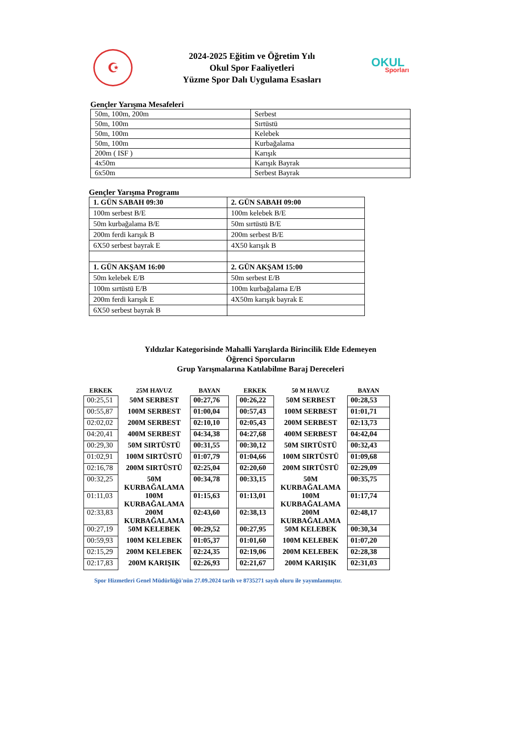☪
2024-2025 Eğitim ve Öğretim Yılı
Okul Spor Faaliyetleri
Yüzme Spor Dalı Uygulama Esasları
OKUL
Sporları
Gençler Yarışma Mesafeleri
| 50m, 100m, 200m | Serbest |
| 50m, 100m | Sırtüstü |
| 50m, 100m | Kelebek |
| 50m, 100m | Kurbağalama |
| 200m ( ISF ) | Karışık |
| 4x50m | Karışık Bayrak |
| 6x50m | Serbest Bayrak |
Gençler Yarışma Programı
| 1. GÜN SABAH 09:30 | 2. GÜN SABAH 09:00 |
| 100m serbest B/E | 100m kelebek B/E |
| 50m kurbağalama B/E | 50m sırtüstü B/E |
| 200m ferdi karışık B | 200m serbest B/E |
| 6X50 serbest bayrak E | 4X50 karışık B |
| 1. GÜN AKŞAM 16:00 | 2. GÜN AKŞAM 15:00 |
| 50m kelebek E/B | 50m serbest E/B |
| 100m sırtüstü E/B | 100m kurbağalama E/B |
| 200m ferdi karışık E | 4X50m karışık bayrak E |
| 6X50 serbest bayrak B | |
Yıldızlar Kategorisinde Mahalli Yarışlarda Birincilik Elde Edemeyen
Öğrenci Sporcuların
Grup Yarışmalarına Katılabilme Baraj Dereceleri
| ERKEK | 25M HAVUZ | BAYAN | | ERKEK | 50 M HAVUZ | BAYAN |
| --- | --- | --- | --- | --- | --- | --- |
| 00:25,51 | 50M SERBEST | 00:27,76 | | 00:26,22 | 50M SERBEST | 00:28,53 |
| 00:55,87 | 100M SERBEST | 01:00,04 | | 00:57,43 | 100M SERBEST | 01:01,71 |
| 02:02,02 | 200M SERBEST | 02:10,10 | | 02:05,43 | 200M SERBEST | 02:13,73 |
| 04:20,41 | 400M SERBEST | 04:34,38 | | 04:27,68 | 400M SERBEST | 04:42,04 |
| 00:29,30 | 50M SIRTÜSTÜ | 00:31,55 | | 00:30,12 | 50M SIRTÜSTÜ | 00:32,43 |
| 01:02,91 | 100M SIRTÜSTÜ | 01:07,79 | | 01:04,66 | 100M SIRTÜSTÜ | 01:09,68 |
| 02:16,78 | 200M SIRTÜSTÜ | 02:25,04 | | 02:20,60 | 200M SIRTÜSTÜ | 02:29,09 |
| 00:32,25 | 50M KURBAĞALAMA | 00:34,78 | | 00:33,15 | 50M KURBAĞALAMA | 00:35,75 |
| 01:11,03 | 100M KURBAĞALAMA | 01:15,63 | | 01:13,01 | 100M KURBAĞALAMA | 01:17,74 |
| 02:33,83 | 200M KURBAĞALAMA | 02:43,60 | | 02:38,13 | 200M KURBAĞALAMA | 02:48,17 |
| 00:27,19 | 50M KELEBEK | 00:29,52 | | 00:27,95 | 50M KELEBEK | 00:30,34 |
| 00:59,93 | 100M KELEBEK | 01:05,37 | | 01:01,60 | 100M KELEBEK | 01:07,20 |
| 02:15,29 | 200M KELEBEK | 02:24,35 | | 02:19,06 | 200M KELEBEK | 02:28,38 |
| 02:17,83 | 200M KARIŞIK | 02:26,93 | | 02:21,67 | 200M KARIŞIK | 02:31,03 |
Spor Hizmetleri Genel Müdürlüğü'nün 27.09.2024 tarih ve 8735271 sayılı oluru ile yayımlanmıştır.